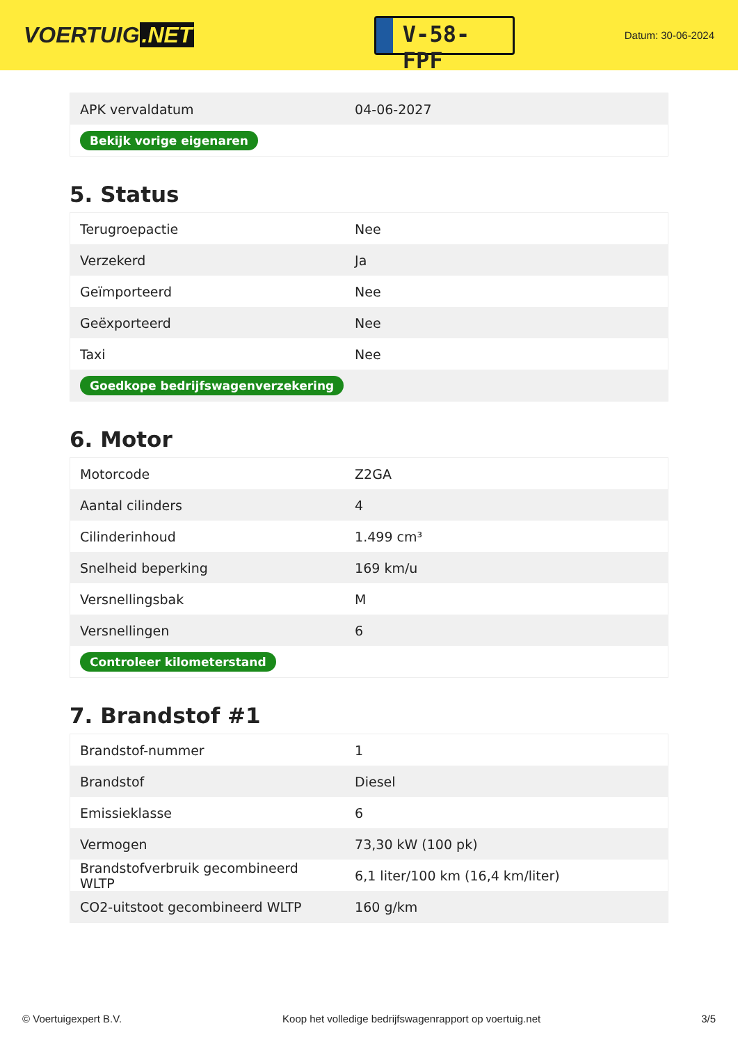VOERTUIG.NET
V-58-FPF
Datum: 30-06-2024
| APK vervaldatum | 04-06-2027 |
| Bekijk vorige eigenaren | |
5. Status
| Terugroepactie | Nee |
| Verzekerd | Ja |
| Geïmporteerd | Nee |
| Geëxporteerd | Nee |
| Taxi | Nee |
| Goedkope bedrijfswagenverzekering | |
6. Motor
| Motorcode | Z2GA |
| Aantal cilinders | 4 |
| Cilinderinhoud | 1.499 cm³ |
| Snelheid beperking | 169 km/u |
| Versnellingsbak | M |
| Versnellingen | 6 |
| Controleer kilometerstand | |
7. Brandstof #1
| Brandstof-nummer | 1 |
| Brandstof | Diesel |
| Emissieklasse | 6 |
| Vermogen | 73,30 kW (100 pk) |
| Brandstofverbruik gecombineerd WLTP | 6,1 liter/100 km (16,4 km/liter) |
| CO2-uitstoot gecombineerd WLTP | 160 g/km |
© Voertuigexpert B.V. Koop het volledige bedrijfswagenrapport op voertuig.net 3/5